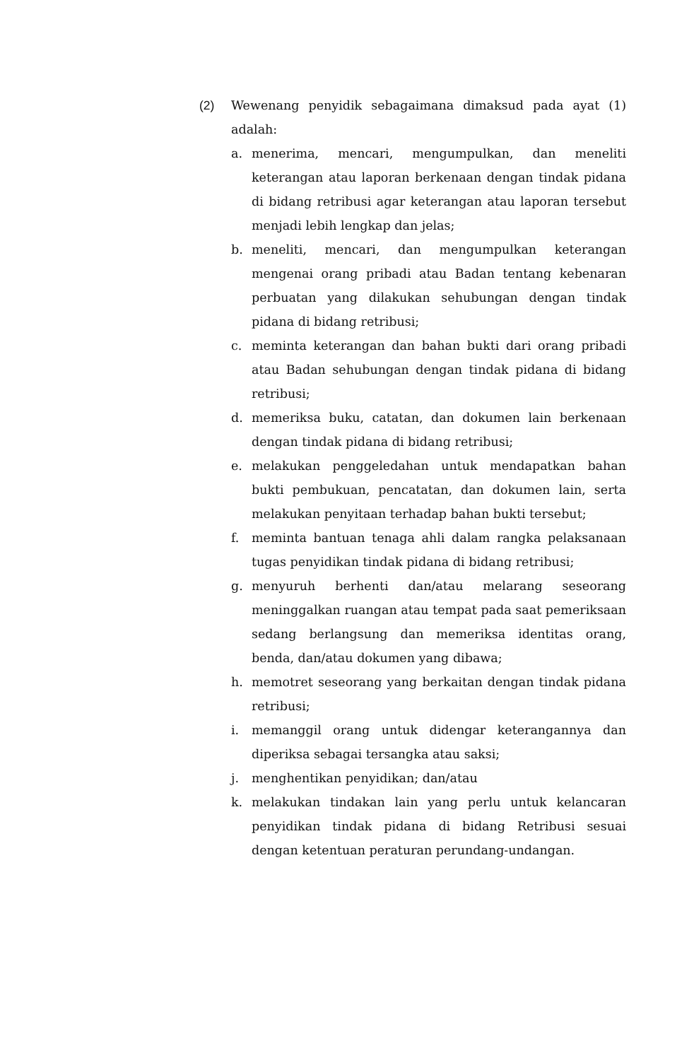(2) Wewenang penyidik sebagaimana dimaksud pada ayat (1) adalah:
a. menerima, mencari, mengumpulkan, dan meneliti keterangan atau laporan berkenaan dengan tindak pidana di bidang retribusi agar keterangan atau laporan tersebut menjadi lebih lengkap dan jelas;
b. meneliti, mencari, dan mengumpulkan keterangan mengenai orang pribadi atau Badan tentang kebenaran perbuatan yang dilakukan sehubungan dengan tindak pidana di bidang retribusi;
c. meminta keterangan dan bahan bukti dari orang pribadi atau Badan sehubungan dengan tindak pidana di bidang retribusi;
d. memeriksa buku, catatan, dan dokumen lain berkenaan dengan tindak pidana di bidang retribusi;
e. melakukan penggeledahan untuk mendapatkan bahan bukti pembukuan, pencatatan, dan dokumen lain, serta melakukan penyitaan terhadap bahan bukti tersebut;
f. meminta bantuan tenaga ahli dalam rangka pelaksanaan tugas penyidikan tindak pidana di bidang retribusi;
g. menyuruh berhenti dan/atau melarang seseorang meninggalkan ruangan atau tempat pada saat pemeriksaan sedang berlangsung dan memeriksa identitas orang, benda, dan/atau dokumen yang dibawa;
h. memotret seseorang yang berkaitan dengan tindak pidana retribusi;
i. memanggil orang untuk didengar keterangannya dan diperiksa sebagai tersangka atau saksi;
j. menghentikan penyidikan; dan/atau
k. melakukan tindakan lain yang perlu untuk kelancaran penyidikan tindak pidana di bidang Retribusi sesuai dengan ketentuan peraturan perundang-undangan.